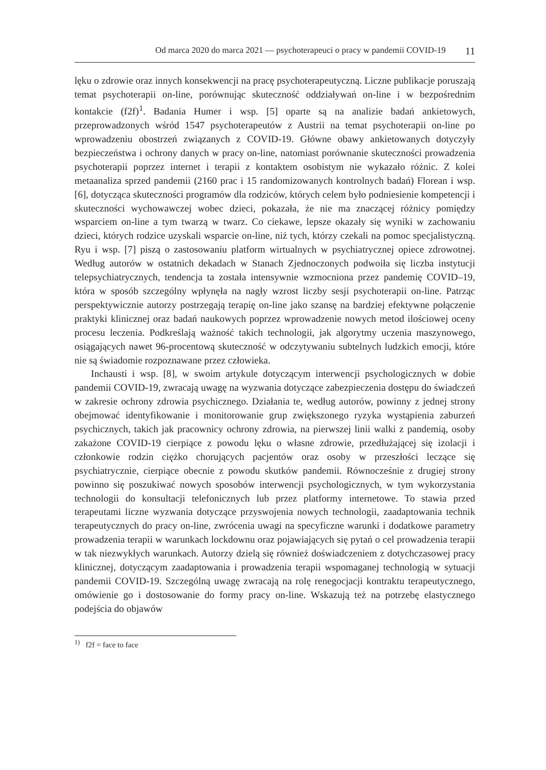Od marca 2020 do marca 2021 — psychoterapeuci o pracy w pandemii COVID-19 11
lęku o zdrowie oraz innych konsekwencji na pracę psychoterapeutyczną. Liczne publikacje poruszają temat psychoterapii on-line, porównując skuteczność oddziaływań on-line i w bezpośrednim kontakcie (f2f)<sup>1</sup>. Badania Humer i wsp. [5] oparte są na analizie badań ankietowych, przeprowadzonych wśród 1547 psychoterapeutów z Austrii na temat psychoterapii on-line po wprowadzeniu obostrzeń związanych z COVID-19. Główne obawy ankietowanych dotyczyły bezpieczeństwa i ochrony danych w pracy on-line, natomiast porównanie skuteczności prowadzenia psychoterapii poprzez internet i terapii z kontaktem osobistym nie wykazało różnic. Z kolei metaanaliza sprzed pandemii (2160 prac i 15 randomizowanych kontrolnych badań) Florean i wsp. [6], dotycząca skuteczności programów dla rodziców, których celem było podniesienie kompetencji i skuteczności wychowawczej wobec dzieci, pokazała, że nie ma znaczącej różnicy pomiędzy wsparciem on-line a tym twarzą w twarz. Co ciekawe, lepsze okazały się wyniki w zachowaniu dzieci, których rodzice uzyskali wsparcie on-line, niż tych, którzy czekali na pomoc specjalistyczną. Ryu i wsp. [7] piszą o zastosowaniu platform wirtualnych w psychiatrycznej opiece zdrowotnej. Według autorów w ostatnich dekadach w Stanach Zjednoczonych podwoiła się liczba instytucji telepsychiatrycznych, tendencja ta została intensywnie wzmocniona przez pandemię COVID–19, która w sposób szczególny wpłynęła na nagły wzrost liczby sesji psychoterapii on-line. Patrząc perspektywicznie autorzy postrzegają terapię on-line jako szansę na bardziej efektywne połączenie praktyki klinicznej oraz badań naukowych poprzez wprowadzenie nowych metod ilościowej oceny procesu leczenia. Podkreślają ważność takich technologii, jak algorytmy uczenia maszynowego, osiągających nawet 96-procentową skuteczność w odczytywaniu subtelnych ludzkich emocji, które nie są świadomie rozpoznawane przez człowieka.
Inchausti i wsp. [8], w swoim artykule dotyczącym interwencji psychologicznych w dobie pandemii COVID-19, zwracają uwagę na wyzwania dotyczące zabezpieczenia dostępu do świadczeń w zakresie ochrony zdrowia psychicznego. Działania te, według autorów, powinny z jednej strony obejmować identyfikowanie i monitorowanie grup zwiększonego ryzyka wystąpienia zaburzeń psychicznych, takich jak pracownicy ochrony zdrowia, na pierwszej linii walki z pandemią, osoby zakażone COVID-19 cierpiące z powodu lęku o własne zdrowie, przedłużającej się izolacji i członkowie rodzin ciężko chorujących pacjentów oraz osoby w przeszłości leczące się psychiatrycznie, cierpiące obecnie z powodu skutków pandemii. Równocześnie z drugiej strony powinno się poszukiwać nowych sposobów interwencji psychologicznych, w tym wykorzystania technologii do konsultacji telefonicznych lub przez platformy internetowe. To stawia przed terapeutami liczne wyzwania dotyczące przyswojenia nowych technologii, zaadaptowania technik terapeutycznych do pracy on-line, zwrócenia uwagi na specyficzne warunki i dodatkowe parametry prowadzenia terapii w warunkach lockdownu oraz pojawiających się pytań o cel prowadzenia terapii w tak niezwykłych warunkach. Autorzy dzielą się również doświadczeniem z dotychczasowej pracy klinicznej, dotyczącym zaadaptowania i prowadzenia terapii wspomaganej technologią w sytuacji pandemii COVID-19. Szczególną uwagę zwracają na rolę renegocjacji kontraktu terapeutycznego, omówienie go i dostosowanie do formy pracy on-line. Wskazują też na potrzebę elastycznego podejścia do objawów
<sup>1)</sup> f2f = face to face